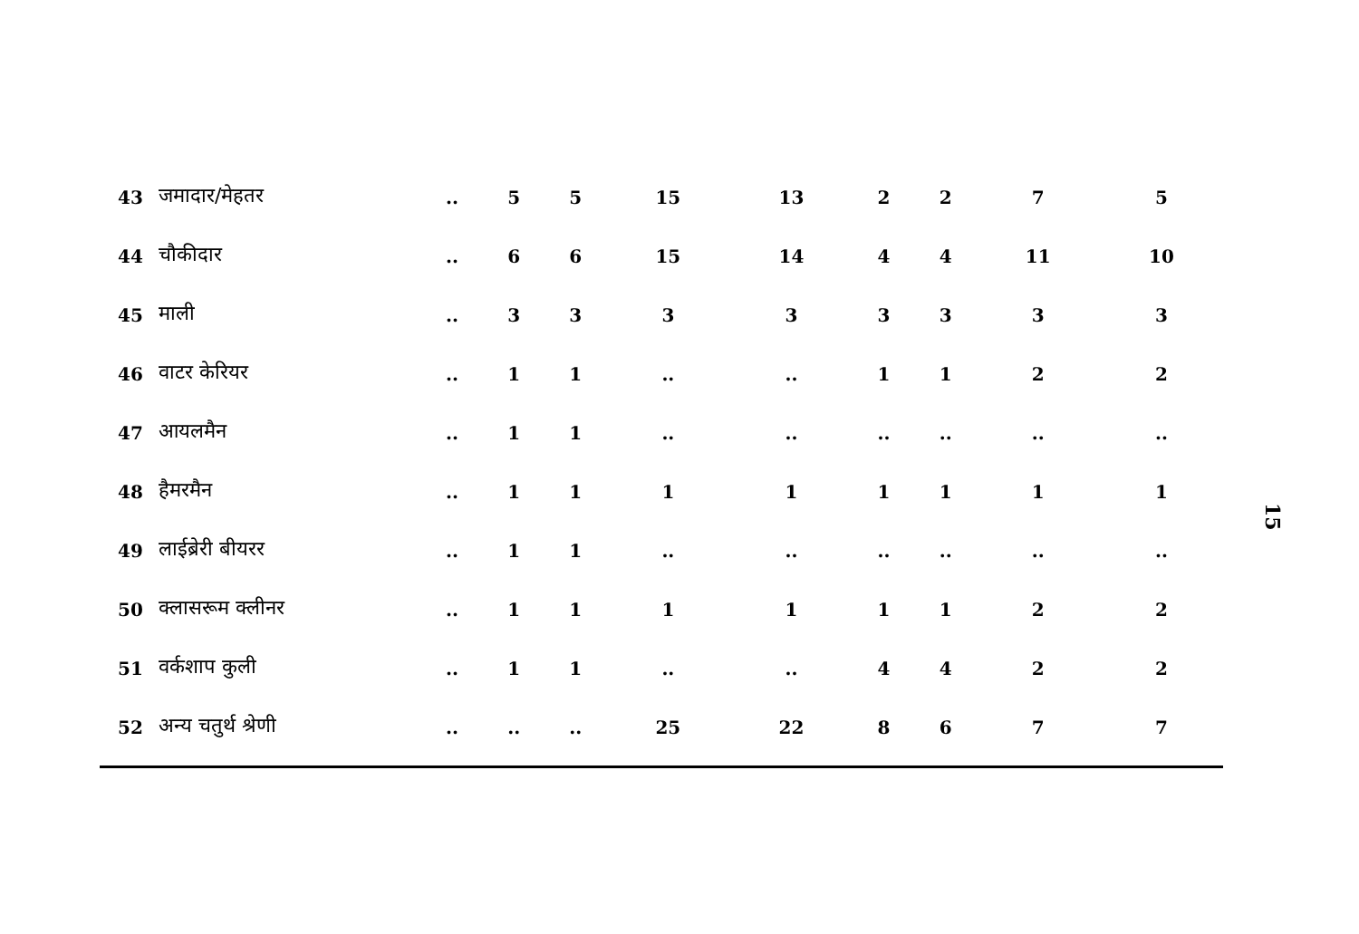| 43 | जमादार/मेहतर | .. | 5 | 5 | 15 | 13 | 2 | 2 | 7 | 5 |
| 44 | चौकीदार | .. | 6 | 6 | 15 | 14 | 4 | 4 | 11 | 10 |
| 45 | माली | .. | 3 | 3 | 3 | 3 | 3 | 3 | 3 | 3 |
| 46 | वाटर केरियर | .. | 1 | 1 | .. | .. | 1 | 1 | 2 | 2 |
| 47 | आयलमैन | .. | 1 | 1 | .. | .. | .. | .. | .. | .. |
| 48 | हैमरमैन | .. | 1 | 1 | 1 | 1 | 1 | 1 | 1 | 1 |
| 49 | लाईब्रेरी बीयरर | .. | 1 | 1 | .. | .. | .. | .. | .. | .. |
| 50 | क्लासरूम क्लीनर | .. | 1 | 1 | 1 | 1 | 1 | 1 | 2 | 2 |
| 51 | वर्कशाप कुली | .. | 1 | 1 | .. | .. | 4 | 4 | 2 | 2 |
| 52 | अन्य चतुर्थ श्रेणी | .. | .. | .. | 25 | 22 | 8 | 6 | 7 | 7 |
15